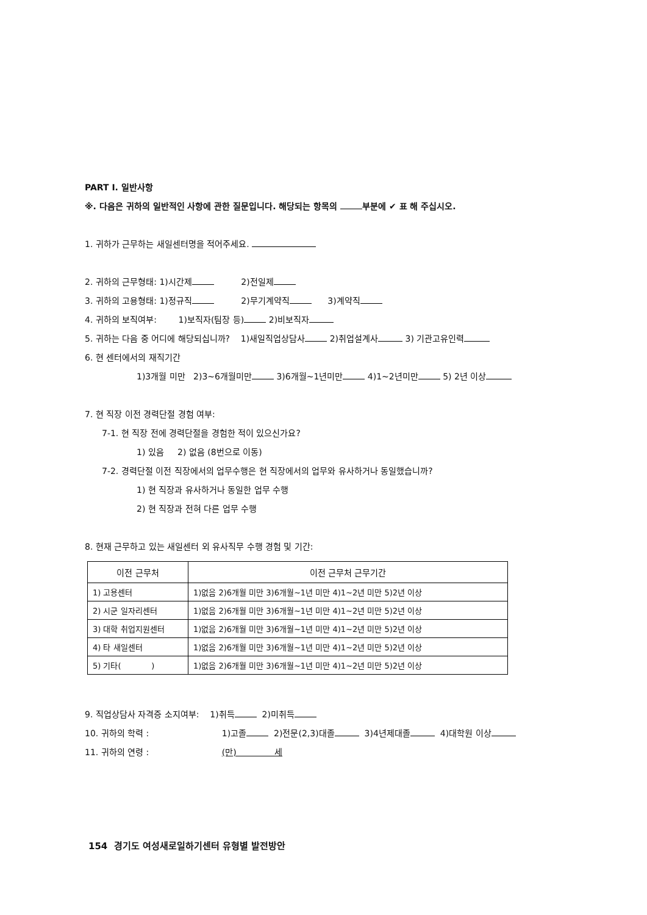PART Ⅰ. 일반사항
※. 다음은 귀하의 일반적인 사항에 관한 질문입니다. 해당되는 항목의 부분에 ✔ 표 해 주십시오.
1. 귀하가 근무하는 새일센터명을 적어주세요.
2. 귀하의 근무형태: 1)시간제 2)전일제
3. 귀하의 고용형태: 1)정규직 2)무기계약직 3)계약직
4. 귀하의 보직여부: 1)보직자(팀장 등) 2)비보직자
5. 귀하는 다음 중 어디에 해당되십니까? 1)새일직업상담사 2)취업설계사 3) 기관고유인력
6. 현 센터에서의 재직기간
1)3개월 미만 2)3~6개월미만 3)6개월~1년미만 4)1~2년미만 5) 2년 이상
7. 현 직장 이전 경력단절 경험 여부:
7-1. 현 직장 전에 경력단절을 경험한 적이 있으신가요?
1) 있음 2) 없음 (8번으로 이동)
7-2. 경력단절 이전 직장에서의 업무수행은 현 직장에서의 업무와 유사하거나 동일했습니까?
1) 현 직장과 유사하거나 동일한 업무 수행
2) 현 직장과 전혀 다른 업무 수행
8. 현재 근무하고 있는 새일센터 외 유사직무 수행 경험 및 기간:
| 이전 근무처 | 이전 근무처 근무기간 |
| --- | --- |
| 1) 고용센터 | 1)없음 2)6개월 미만 3)6개월~1년 미만 4)1~2년 미만 5)2년 이상 |
| 2) 시군 일자리센터 | 1)없음 2)6개월 미만 3)6개월~1년 미만 4)1~2년 미만 5)2년 이상 |
| 3) 대학 취업지원센터 | 1)없음 2)6개월 미만 3)6개월~1년 미만 4)1~2년 미만 5)2년 이상 |
| 4) 타 새일센터 | 1)없음 2)6개월 미만 3)6개월~1년 미만 4)1~2년 미만 5)2년 이상 |
| 5) 기타( ) | 1)없음 2)6개월 미만 3)6개월~1년 미만 4)1~2년 미만 5)2년 이상 |
9. 직업상담사 자격증 소지여부: 1)취득 2)미취득
10. 귀하의 학력 : 1)고졸 2)전문(2,3)대졸 3)4년제대졸 4)대학원 이상
11. 귀하의 연령 : (만) 세
154 경기도 여성새로일하기센터 유형별 발전방안